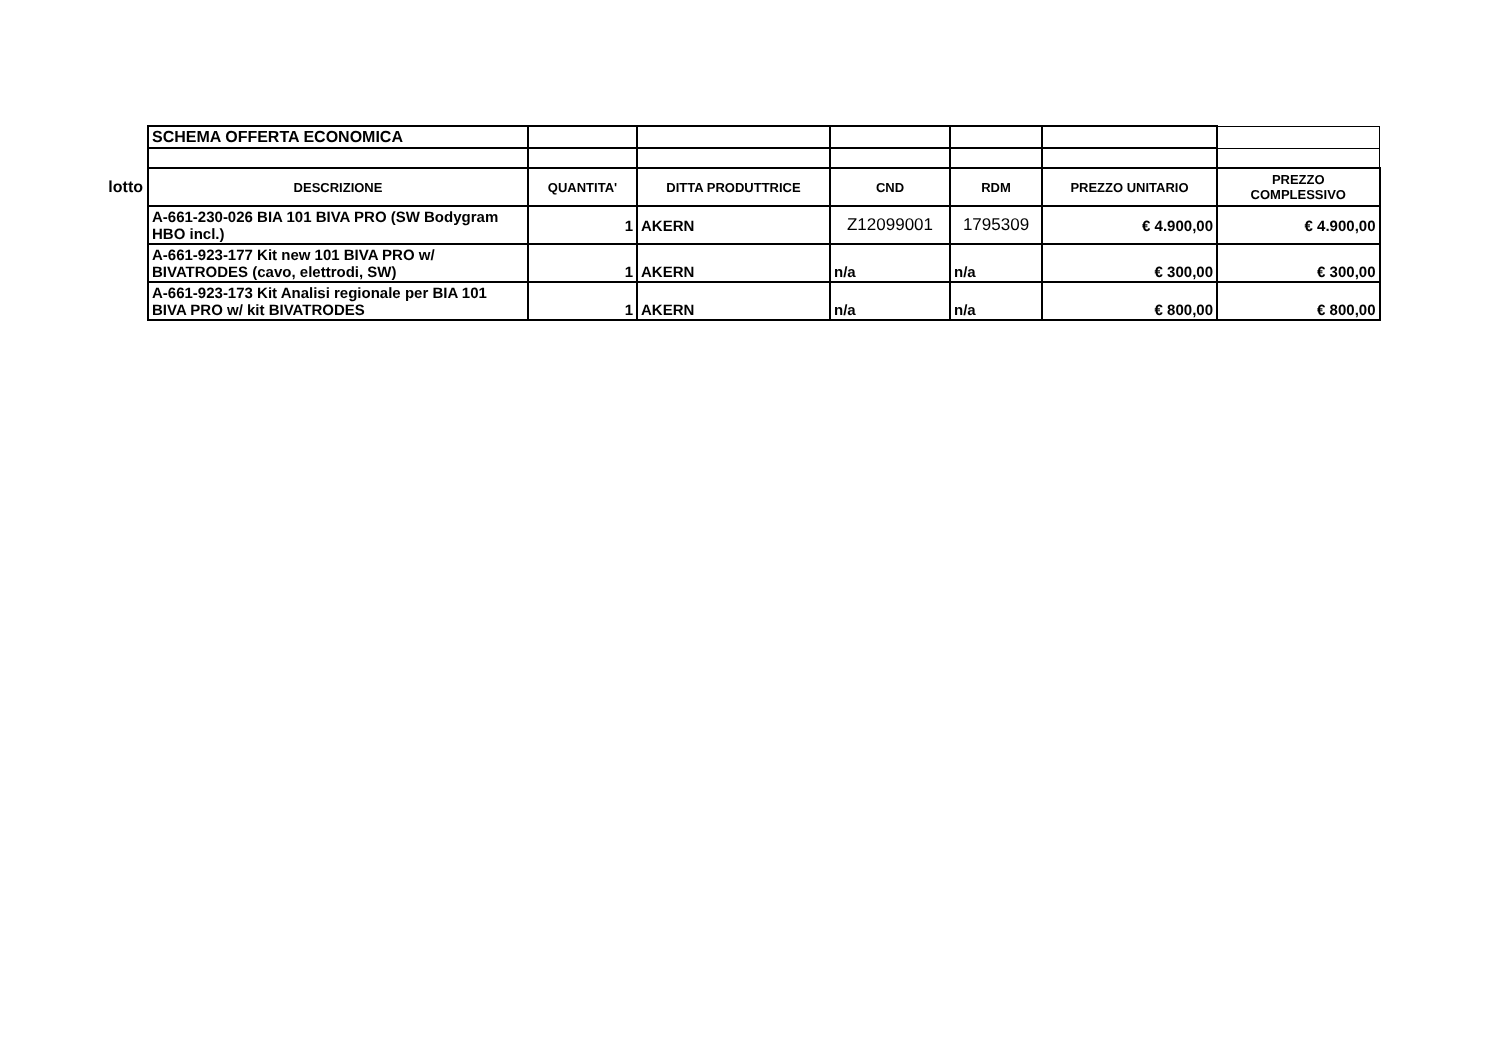| | SCHEMA OFFERTA ECONOMICA | | | | | | |
| lotto | DESCRIZIONE | QUANTITA' | DITTA PRODUTTRICE | CND | RDM | PREZZO UNITARIO | PREZZO COMPLESSIVO |
| | A-661-230-026 BIA 101 BIVA PRO (SW Bodygram HBO incl.) | 1 | AKERN | Z12099001 | 1795309 | € 4.900,00 | € 4.900,00 |
| | A-661-923-177 Kit new 101 BIVA PRO w/ BIVATRODES (cavo, elettrodi, SW) | 1 | AKERN | n/a | n/a | € 300,00 | € 300,00 |
| | A-661-923-173 Kit Analisi regionale per BIA 101 BIVA PRO w/ kit BIVATRODES | 1 | AKERN | n/a | n/a | € 800,00 | € 800,00 |